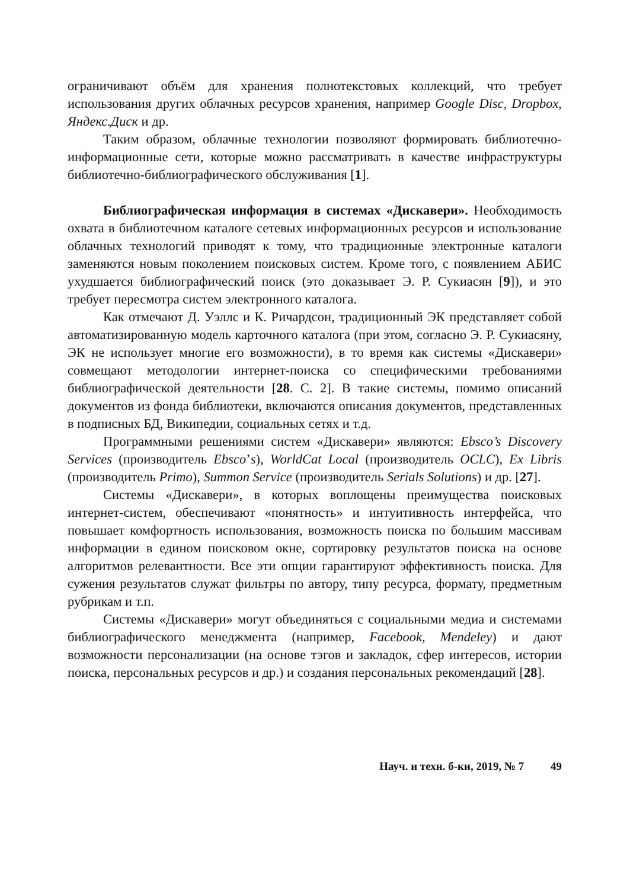ограничивают объём для хранения полнотекстовых коллекций, что требует использования других облачных ресурсов хранения, например Google Disc, Dropbox, Яндекс.Диск и др.
Таким образом, облачные технологии позволяют формировать библио­течно-информационные сети, которые можно рассматривать в качестве ин­фраструктуры библиотечно-библиографического обслуживания [1].
Библиографическая информация в системах «Дискавери». Необхо­димость охвата в библиотечном каталоге сетевых информационных ресурсов и использование облачных технологий приводят к тому, что традиционные электронные каталоги заменяются новым поколением поисковых систем. Кроме того, с появлением АБИС ухудшается библиографический поиск (это доказывает Э. Р. Сукиасян [9]), и это требует пересмотра систем электронно­го каталога.
Как отмечают Д. Уэллс и К. Ричардсон, традиционный ЭК представля­ет собой автоматизированную модель карточного каталога (при этом, согласно Э. Р. Сукиасяну, ЭК не использует многие его возможности), в то время как системы «Дискавери» совмещают методологии интернет-поиска со специфическими требованиями библиографической деятельности [28. С. 2]. В такие системы, помимо описаний документов из фонда библио­теки, включаются описания документов, представленных в подписных БД, Википедии, социальных сетях и т.д.
Программными решениями систем «Дискавери» являются: Ebsco’s Discovery Services (производитель Ebsco’s), WorldCat Local (производитель OCLC), Ex Libris (производитель Primo), Summon Service (производитель Serials Solutions) и др. [27].
Системы «Дискавери», в которых воплощены преимущества поиско­вых интернет-систем, обеспечивают «понятность» и интуитивность интер­фейса, что повышает комфортность использования, возможность поиска по большим массивам информации в едином поисковом окне, сортировку ре­зультатов поиска на основе алгоритмов релевантности. Все эти опции гаран­тируют эффективность поиска. Для сужения результатов служат фильтры по автору, типу ресурса, формату, предметным рубрикам и т.п.
Системы «Дискавери» могут объединяться с социальными медиа и сис­темами библиографического менеджмента (например, Facebook, Mendeley) и дают возможности персонализации (на основе тэгов и закладок, сфер инте­ресов, истории поиска, персональных ресурсов и др.) и создания персональ­ных рекомендаций [28].
Науч. и техн. б-ки, 2019, № 7 49